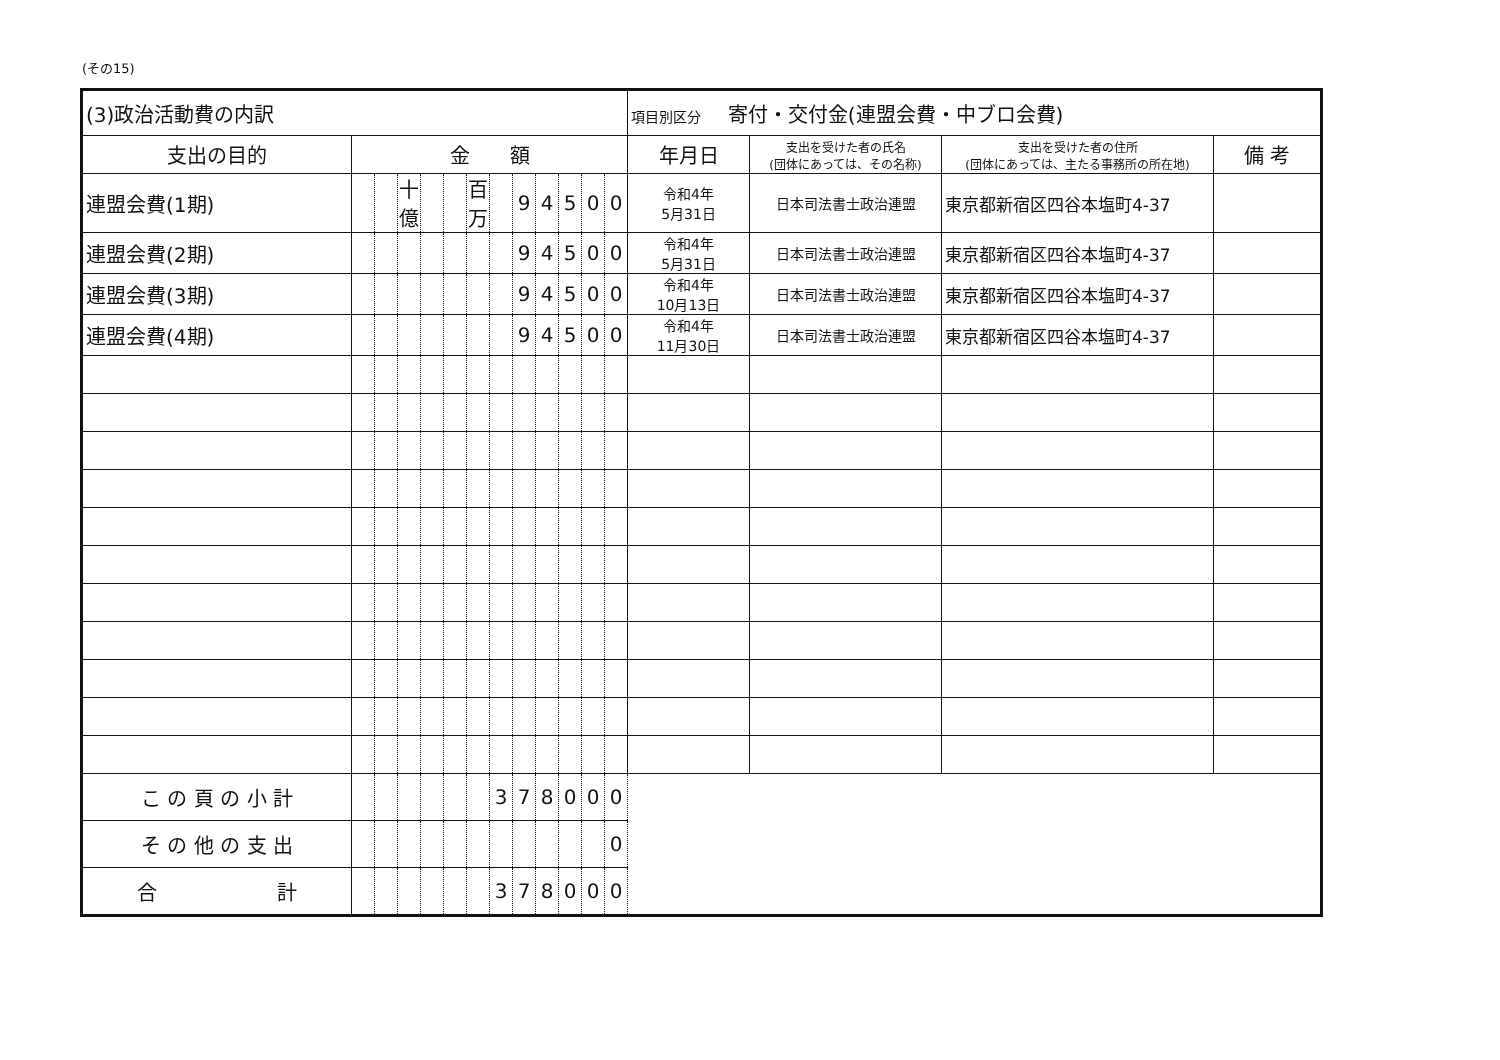(その15)
| (3)政治活動費の内訳 | | | | | | | | | | | | | 項目別区分 寄付・交付金(連盟会費・中ブロ会費) | | | |
| 支出の目的 | 金 額 | | | | | | | | | | | | 年月日 | 支出を受けた者の氏名 (団体にあっては、その名称) | 支出を受けた者の住所 (団体にあっては、主たる事務所の所在地) | 備 考 |
| 連盟会費(1期) | | | 十億 | | | 百万 | | 9 | 4 | 5 | 0 | 0 | 令和4年 5月31日 | 日本司法書士政治連盟 | 東京都新宿区四谷本塩町4-37 | |
| 連盟会費(2期) | | | | | | | | 9 | 4 | 5 | 0 | 0 | 令和4年 5月31日 | 日本司法書士政治連盟 | 東京都新宿区四谷本塩町4-37 | |
| 連盟会費(3期) | | | | | | | | 9 | 4 | 5 | 0 | 0 | 令和4年 10月13日 | 日本司法書士政治連盟 | 東京都新宿区四谷本塩町4-37 | |
| 連盟会費(4期) | | | | | | | | 9 | 4 | 5 | 0 | 0 | 令和4年 11月30日 | 日本司法書士政治連盟 | 東京都新宿区四谷本塩町4-37 | |
| こ の 頁 の 小 計 | | | | | | | 3 | 7 | 8 | 0 | 0 | 0 | | | | |
| そ の 他 の 支 出 | | | | | | | | | | | | 0 | | | | |
| 合 計 | | | | | | | 3 | 7 | 8 | 0 | 0 | 0 | | | | |